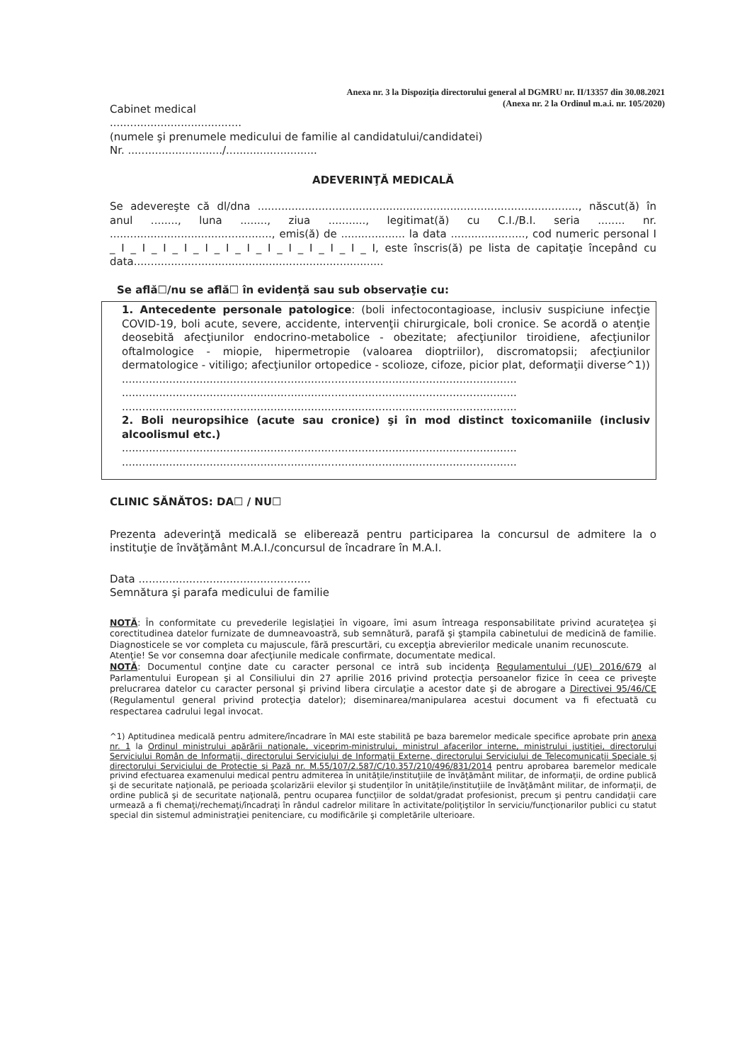Anexa nr. 3 la Dispoziţia directorului general al DGMRU nr. II/13357 din 30.08.2021
(Anexa nr. 2 la Ordinul m.a.i. nr. 105/2020)
Cabinet medical
.......................................
(numele şi prenumele medicului de familie al candidatului/candidatei)
Nr. ............................/...........................
ADEVERINŢĂ MEDICALĂ
Se adevereşte că dl/dna ..............................................................................................., născut(ă) în anul ........, luna ........, ziua ..........., legitimat(ă) cu C.I./B.I. seria ........ nr. ................................................, emis(ă) de ................... la data ......................, cod numeric personal I _ I _ I _ I _ I _ I _ I _ I _ I _ I _ I _ I _ I _ I, este înscris(ă) pe lista de capitaţie începând cu data..........................................................................
Se află☐/nu se află☐ în evidenţă sau sub observaţie cu:
1. Antecedente personale patologice: (boli infectocontagioase, inclusiv suspiciune infecţie COVID-19, boli acute, severe, accidente, intervenţii chirurgicale, boli cronice. Se acordă o atenţie deosebită afecţiunilor endocrino-metabolice - obezitate; afecţiunilor tiroidiene, afecţiunilor oftalmologice - miopie, hipermetropie (valoarea dioptriilor), discromatopsii; afecţiunilor dermatologice - vitiligo; afecţiunilor ortopedice - scolioze, cifoze, picior plat, deformaţii diverse^1))
.....................................................................................................................
.....................................................................................................................
.....................................................................................................................
2. Boli neuropsihice (acute sau cronice) şi în mod distinct toxicomaniile (inclusiv alcoolismul etc.)
.....................................................................................................................
.....................................................................................................................
CLINIC SĂNĂTOS: DA☐ / NU☐
Prezenta adeverinţă medicală se eliberează pentru participarea la concursul de admitere la o instituţie de învăţământ M.A.I./concursul de încadrare în M.A.I.
Data ...................................................
Semnătura şi parafa medicului de familie
NOTĂ: În conformitate cu prevederile legislaţiei în vigoare, îmi asum întreaga responsabilitate privind acurateţea şi corectitudinea datelor furnizate de dumneavoastră, sub semnătură, parafă şi ştampila cabinetului de medicină de familie. Diagnosticele se vor completa cu majuscule, fără prescurtări, cu excepţia abrevierilor medicale unanim recunoscute.
Atenţie! Se vor consemna doar afecţiunile medicale confirmate, documentate medical.
NOTĂ: Documentul conţine date cu caracter personal ce intră sub incidenţa Regulamentului (UE) 2016/679 al Parlamentului European şi al Consiliului din 27 aprilie 2016 privind protecţia persoanelor fizice în ceea ce priveşte prelucrarea datelor cu caracter personal şi privind libera circulaţie a acestor date şi de abrogare a Directivei 95/46/CE (Regulamentul general privind protecţia datelor); diseminarea/manipularea acestui document va fi efectuată cu respectarea cadrului legal invocat.
^1) Aptitudinea medicală pentru admitere/încadrare în MAI este stabilită pe baza baremelor medicale specifice aprobate prin anexa nr. 1 la Ordinul ministrului apărării naţionale, viceprim-ministrului, ministrul afacerilor interne, ministrului justiţiei, directorului Serviciului Român de Informaţii, directorului Serviciului de Informaţii Externe, directorului Serviciului de Telecomunicaţii Speciale şi directorului Serviciului de Protecţie şi Pază nr. M.55/107/2.587/C/10.357/210/496/831/2014 pentru aprobarea baremelor medicale privind efectuarea examenului medical pentru admiterea în unităţile/instituţiile de învăţământ militar, de informaţii, de ordine publică şi de securitate naţională, pe perioada şcolarizării elevilor şi studenţilor în unităţile/instituţiile de învăţământ militar, de informaţii, de ordine publică şi de securitate naţională, pentru ocuparea funcţiilor de soldat/gradat profesionist, precum şi pentru candidaţii care urmează a fi chemaţi/rechemaţi/încadraţi în rândul cadrelor militare în activitate/poliţiştilor în serviciu/funcţionarilor publici cu statut special din sistemul administraţiei penitenciare, cu modificările şi completările ulterioare.